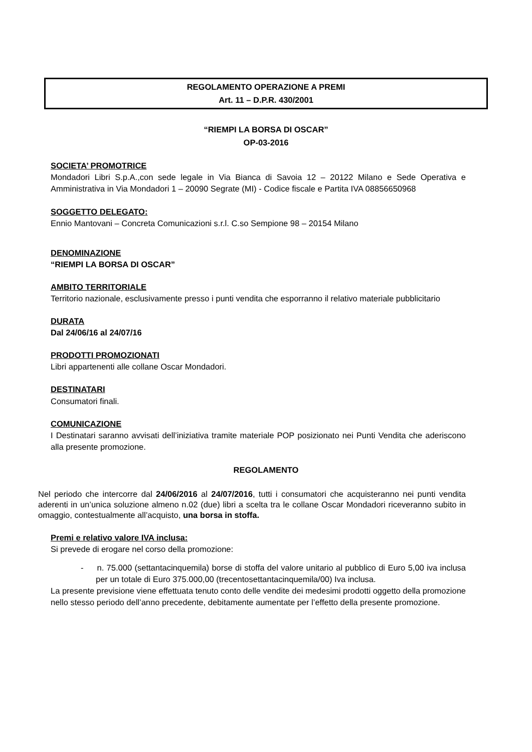REGOLAMENTO OPERAZIONE A PREMI
Art. 11 – D.P.R. 430/2001
“RIEMPI LA BORSA DI OSCAR”
OP-03-2016
SOCIETA’ PROMOTRICE
Mondadori Libri S.p.A.,con sede legale in Via Bianca di Savoia 12 – 20122 Milano e Sede Operativa e Amministrativa in Via Mondadori 1 – 20090 Segrate (MI) - Codice fiscale e Partita IVA 08856650968
SOGGETTO DELEGATO:
Ennio Mantovani – Concreta Comunicazioni s.r.l. C.so Sempione 98 – 20154 Milano
DENOMINAZIONE
“RIEMPI LA BORSA DI OSCAR”
AMBITO TERRITORIALE
Territorio nazionale, esclusivamente presso i punti vendita che esporranno il relativo materiale pubblicitario
DURATA
Dal 24/06/16 al 24/07/16
PRODOTTI PROMOZIONATI
Libri appartenenti alle collane Oscar Mondadori.
DESTINATARI
Consumatori finali.
COMUNICAZIONE
I Destinatari saranno avvisati dell’iniziativa tramite materiale POP posizionato nei Punti Vendita che aderiscono alla presente promozione.
REGOLAMENTO
Nel periodo che intercorre dal 24/06/2016 al 24/07/2016, tutti i consumatori che acquisteranno nei punti vendita aderenti in un’unica soluzione almeno n.02 (due) libri a scelta tra le collane Oscar Mondadori riceveranno subito in omaggio, contestualmente all’acquisto, una borsa in stoffa.
Premi e relativo valore IVA inclusa:
Si prevede di erogare nel corso della promozione:
- n. 75.000 (settantacinquemila) borse di stoffa del valore unitario al pubblico di Euro 5,00 iva inclusa per un totale di Euro 375.000,00 (trecentosettantacinquemila/00) Iva inclusa.
La presente previsione viene effettuata tenuto conto delle vendite dei medesimi prodotti oggetto della promozione nello stesso periodo dell’anno precedente, debitamente aumentate per l’effetto della presente promozione.